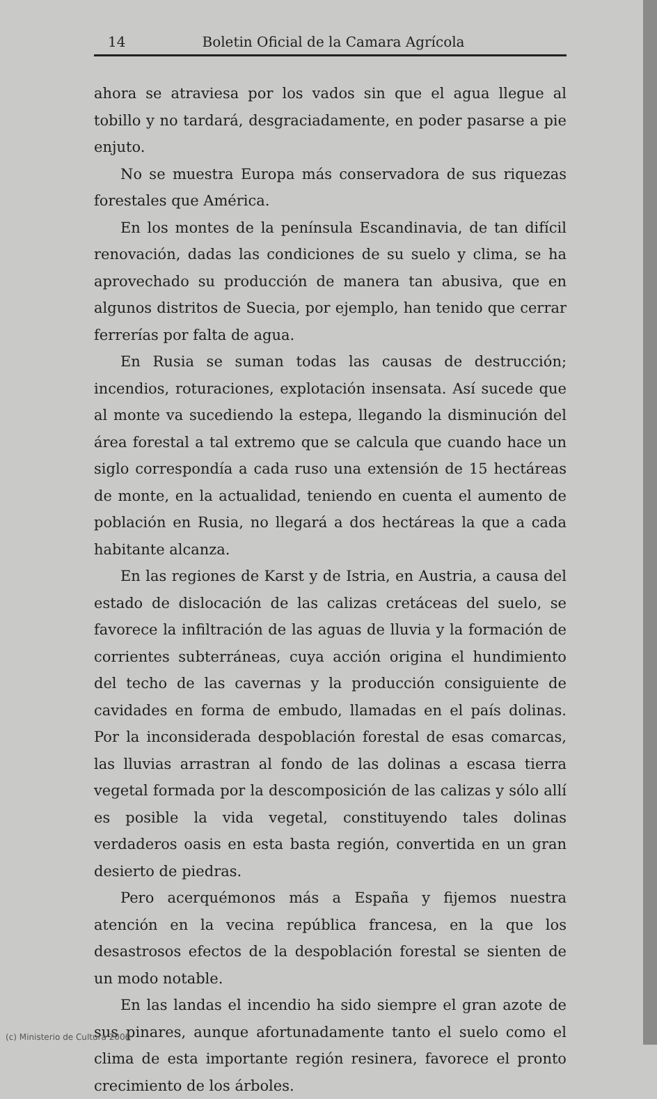14 Boletin Oficial de la Camara Agrícola
ahora se atraviesa por los vados sin que el agua llegue al tobillo y no tardará, desgraciadamente, en poder pasarse a pie enjuto.
No se muestra Europa más conservadora de sus riquezas forestales que América.
En los montes de la península Escandinavia, de tan difícil renovación, dadas las condiciones de su suelo y clima, se ha aprovechado su producción de manera tan abusiva, que en algunos distritos de Suecia, por ejemplo, han tenido que cerrar ferrerías por falta de agua.
En Rusia se suman todas las causas de destrucción; incendios, roturaciones, explotación insensata. Así sucede que al monte va sucediendo la estepa, llegando la disminución del área forestal a tal extremo que se calcula que cuando hace un siglo correspondía a cada ruso una extensión de 15 hectáreas de monte, en la actualidad, teniendo en cuenta el aumento de población en Rusia, no llegará a dos hectáreas la que a cada habitante alcanza.
En las regiones de Karst y de Istria, en Austria, a causa del estado de dislocación de las calizas cretáceas del suelo, se favorece la infiltración de las aguas de lluvia y la formación de corrientes subterráneas, cuya acción origina el hundimiento del techo de las cavernas y la producción consiguiente de cavidades en forma de embudo, llamadas en el país dolinas. Por la inconsiderada despoblación forestal de esas comarcas, las lluvias arrastran al fondo de las dolinas a escasa tierra vegetal formada por la descomposición de las calizas y sólo allí es posible la vida vegetal, constituyendo tales dolinas verdaderos oasis en esta basta región, convertida en un gran desierto de piedras.
Pero acerquémonos más a España y fijemos nuestra atención en la vecina república francesa, en la que los desastrosos efectos de la despoblación forestal se sienten de un modo notable.
En las landas el incendio ha sido siempre el gran azote de sus pinares, aunque afortunadamente tanto el suelo como el clima de esta importante región resinera, favorece el pronto crecimiento de los árboles.
(c) Ministerio de Cultura 2006